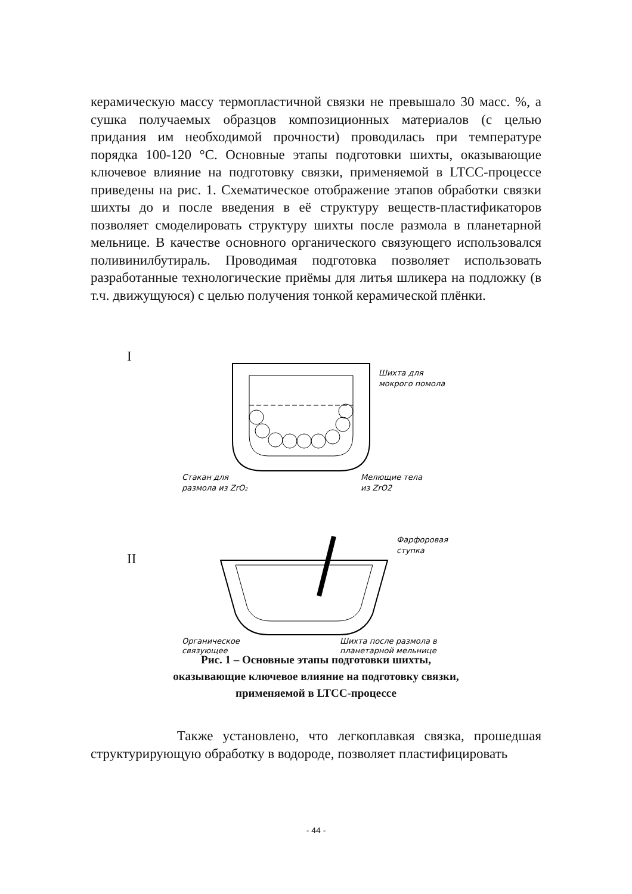керамическую массу термопластичной связки не превышало 30 масс. %, а сушка получаемых образцов композиционных материалов (с целью придания им необходимой прочности) проводилась при температуре порядка 100-120 °С. Основные этапы подготовки шихты, оказывающие ключевое влияние на подготовку связки, применяемой в LTCC-процессе приведены на рис. 1. Схематическое отображение этапов обработки связки шихты до и после введения в её структуру веществ-пластификаторов позволяет смоделировать структуру шихты после размола в планетарной мельнице. В качестве основного органического связующего использовался поливинилбутираль. Проводимая подготовка позволяет использовать разработанные технологические приёмы для литья шликера на подложку (в т.ч. движущуюся) с целью получения тонкой керамической плёнки.
I
Шихта для
мокрого помола
Стакан для
размола из ZrO₂
Мелющие тела
из ZrO2
II
Фарфоровая
ступка
Органическое
связующее
Шихта после размола в
планетарной мельнице
Рис. 1 – Основные этапы подготовки шихты,
оказывающие ключевое влияние на подготовку связки,
применяемой в LTCC-процессе
Также установлено, что легкоплавкая связка, прошедшая структурирующую обработку в водороде, позволяет пластифицировать
- 44 -